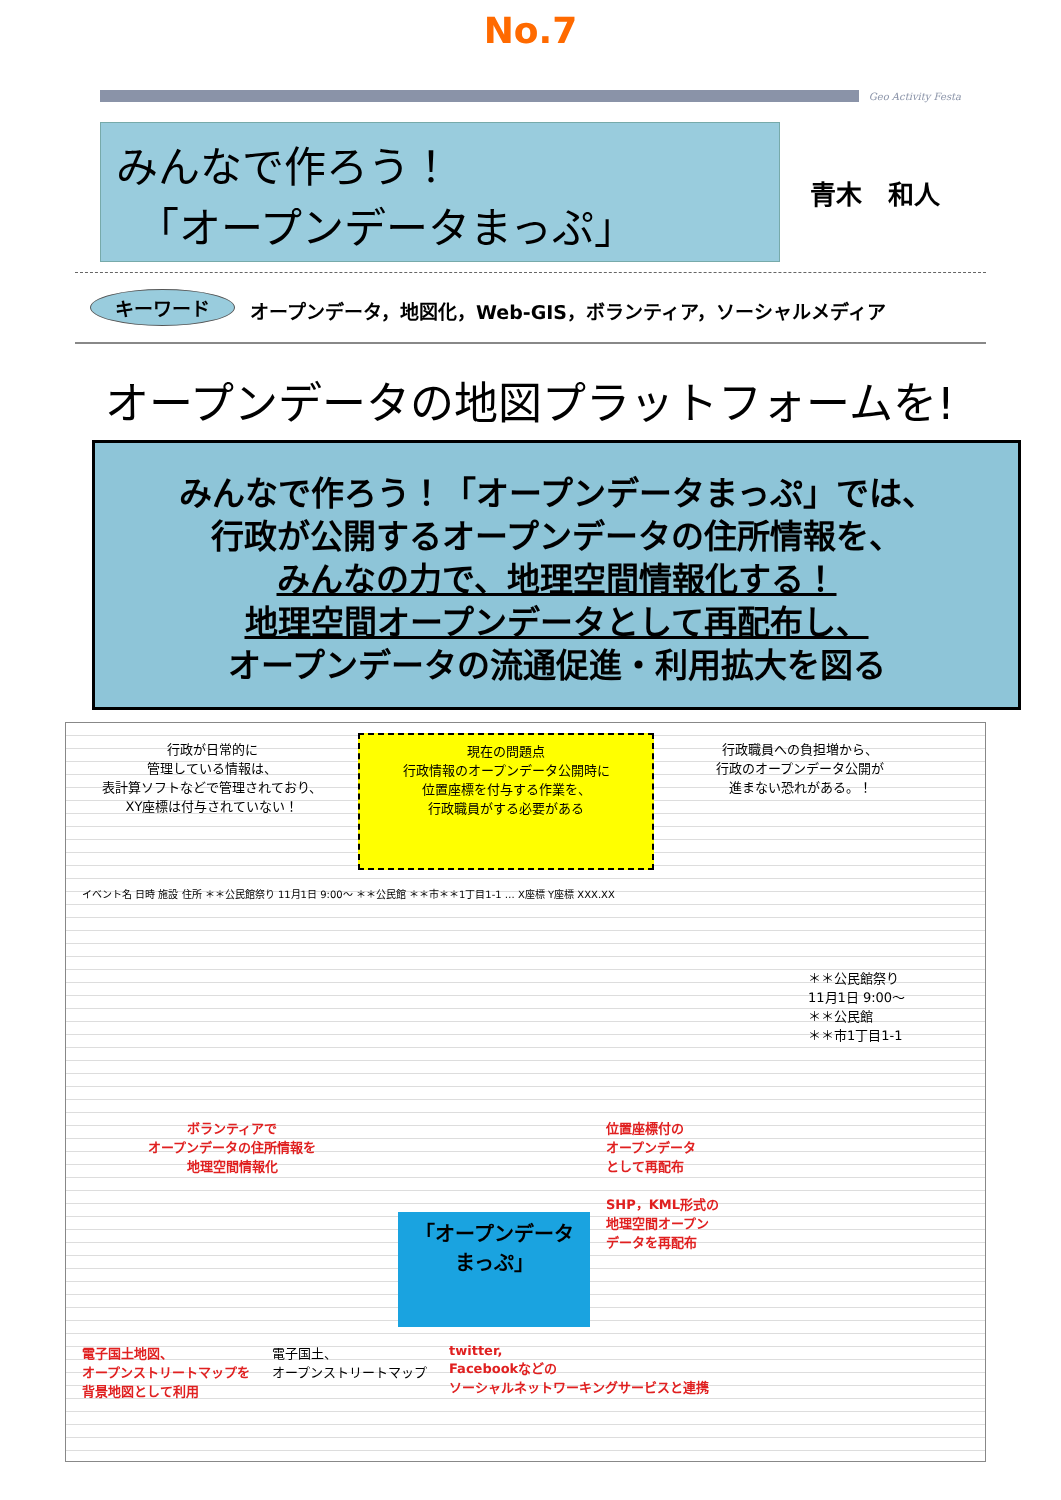No.7
Geo Activity Festa
みんなで作ろう！
　「オープンデータまっぷ」
青木　和人
キーワード オープンデータ，地図化，Web-GIS，ボランティア，ソーシャルメディア
オープンデータの地図プラットフォームを!
みんなで作ろう！「オープンデータまっぷ」では、
行政が公開するオープンデータの住所情報を、
みんなの力で、地理空間情報化する！
地理空間オープンデータとして再配布し、
オープンデータの流通促進・利用拡大を図る
行政が日常的に
管理している情報は、
表計算ソフトなどで管理されており、
XY座標は付与されていない！
現在の問題点
行政情報のオープンデータ公開時に
位置座標を付与する作業を、
行政職員がする必要がある
行政職員への負担増から、
行政のオープンデータ公開が
進まない恐れがある。！
イベント名 日時 施設 住所 ＊＊公民館祭り 11月1日 9:00〜 ＊＊公民館 ＊＊市＊＊1丁目1-1 … X座標 Y座標 XXX.XX
ボランティアで
オープンデータの住所情報を
地理空間情報化
「オープンデータ
まっぷ」
位置座標付の
オープンデータ
として再配布
SHP，KML形式の
地理空間オープン
データを再配布
＊＊公民館祭り
11月1日 9:00〜
＊＊公民館
＊＊市1丁目1-1
電子国土地図、
オープンストリートマップを
背景地図として利用
電子国土、
オープンストリートマップ
twitter,
Facebookなどの
ソーシャルネットワーキングサービスと連携